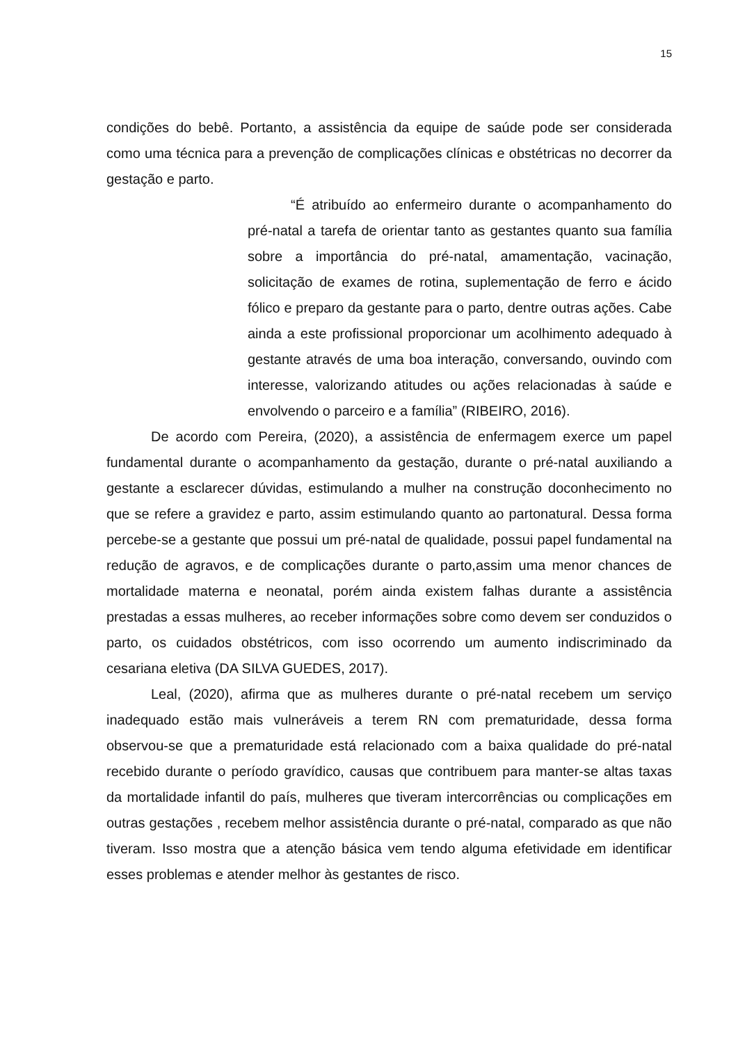15
condições do bebê. Portanto, a assistência da equipe de saúde pode ser considerada como uma técnica para a prevenção de complicações clínicas e obstétricas no decorrer da gestação e parto.
“É atribuído ao enfermeiro durante o acompanhamento do pré-natal a tarefa de orientar tanto as gestantes quanto sua família sobre a importância do pré-natal, amamentação, vacinação, solicitação de exames de rotina, suplementação de ferro e ácido fólico e preparo da gestante para o parto, dentre outras ações. Cabe ainda a este profissional proporcionar um acolhimento adequado à gestante através de uma boa interação, conversando, ouvindo com interesse, valorizando atitudes ou ações relacionadas à saúde e envolvendo o parceiro e a família” (RIBEIRO, 2016).
De acordo com Pereira, (2020), a assistência de enfermagem exerce um papel fundamental durante o acompanhamento da gestação, durante o pré-natal auxiliando a gestante a esclarecer dúvidas, estimulando a mulher na construção doconhecimento no que se refere a gravidez e parto, assim estimulando quanto ao partonatural. Dessa forma percebe-se a gestante que possui um pré-natal de qualidade, possui papel fundamental na redução de agravos, e de complicações durante o parto,assim uma menor chances de mortalidade materna e neonatal, porém ainda existem falhas durante a assistência prestadas a essas mulheres, ao receber informações sobre como devem ser conduzidos o parto, os cuidados obstétricos, com isso ocorrendo um aumento indiscriminado da cesariana eletiva (DA SILVA GUEDES, 2017).
Leal, (2020), afirma que as mulheres durante o pré-natal recebem um serviço inadequado estão mais vulneráveis a terem RN com prematuridade, dessa forma observou-se que a prematuridade está relacionado com a baixa qualidade do pré-natal recebido durante o período gravídico, causas que contribuem para manter-se altas taxas da mortalidade infantil do país, mulheres que tiveram intercorrências ou complicações em outras gestações , recebem melhor assistência durante o pré-natal, comparado as que não tiveram. Isso mostra que a atenção básica vem tendo alguma efetividade em identificar esses problemas e atender melhor às gestantes de risco.